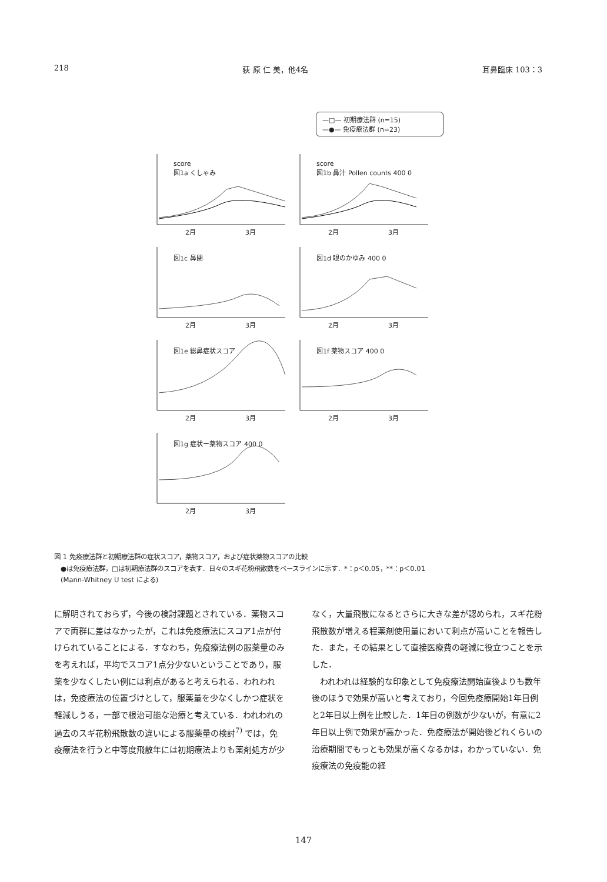218 荻 原 仁 美，他4名 耳鼻臨床 103：3
—□— 初期療法群 (n=15)
—●— 免疫療法群 (n=23)
score
図1a くしゃみ
2月 3月
score
図1b 鼻汁 Pollen counts 400 0
2月 3月
図1c 鼻閉
2月 3月
図1d 眼のかゆみ 400 0
2月 3月
図1e 総鼻症状スコア
2月 3月
図1f 薬物スコア 400 0
2月 3月
図1g 症状ー薬物スコア 400 0
2月 3月
図 1 免疫療法群と初期療法群の症状スコア，薬物スコア，および症状薬物スコアの比較
　●は免疫療法群，□は初期療法群のスコアを表す．日々のスギ花粉飛散数をベースラインに示す．*：p＜0.05，**：p＜0.01
　(Mann-Whitney U test による)
に解明されておらず，今後の検討課題とされている．薬物スコアで両群に差はなかったが，これは免疫療法にスコア1点が付けられていることによる．すなわち，免疫療法例の服薬量のみを考えれば，平均でスコア1点分少ないということであり，服薬を少なくしたい例には利点があると考えられる．われわれは，免疫療法の位置づけとして，服薬量を少なくしかつ症状を軽減しうる，一部で根治可能な治療と考えている．われわれの過去のスギ花粉飛散数の違いによる服薬量の検討<sup>7)</sup> では，免疫療法を行うと中等度飛散年には初期療法よりも薬剤処方が少
なく，大量飛散になるとさらに大きな差が認められ，スギ花粉飛散数が増える程薬剤使用量において利点が高いことを報告した．また，その結果として直接医療費の軽減に役立つことを示した．
　われわれは経験的な印象として免疫療法開始直後よりも数年後のほうで効果が高いと考えており，今回免疫療開始1年目例と2年目以上例を比較した．1年目の例数が少ないが，有意に2年目以上例で効果が高かった．免疫療法が開始後どれくらいの治療期間でもっとも効果が高くなるかは，わかっていない．免疫療法の免疫能の経
147